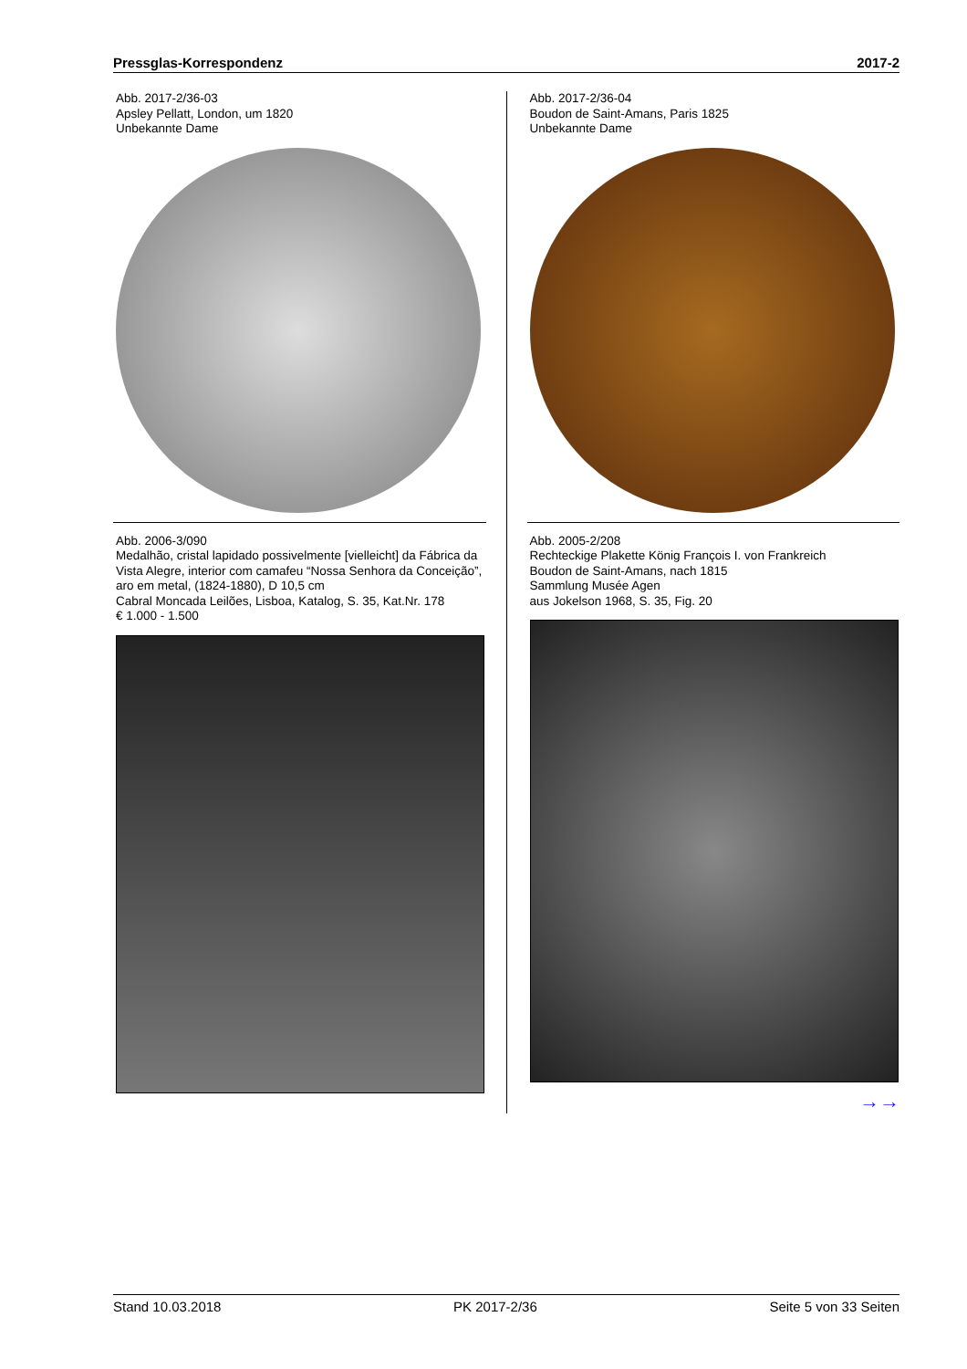Pressglas-Korrespondenz 2017-2
Abb. 2017-2/36-03
Apsley Pellatt, London, um 1820
Unbekannte Dame
Abb. 2006-3/090
Medalhão, cristal lapidado possivelmente [vielleicht] da Fábrica da Vista Alegre, interior com camafeu “Nossa Senhora da Conceição”, aro em metal, (1824-1880), D 10,5 cm
Cabral Moncada Leilões, Lisboa, Katalog, S. 35, Kat.Nr. 178
€ 1.000 - 1.500
Abb. 2017-2/36-04
Boudon de Saint-Amans, Paris 1825
Unbekannte Dame
Abb. 2005-2/208
Rechteckige Plakette König François I. von Frankreich
Boudon de Saint-Amans, nach 1815
Sammlung Musée Agen
aus Jokelson 1968, S. 35, Fig. 20
→→
Stand 10.03.2018 PK 2017-2/36 Seite 5 von 33 Seiten